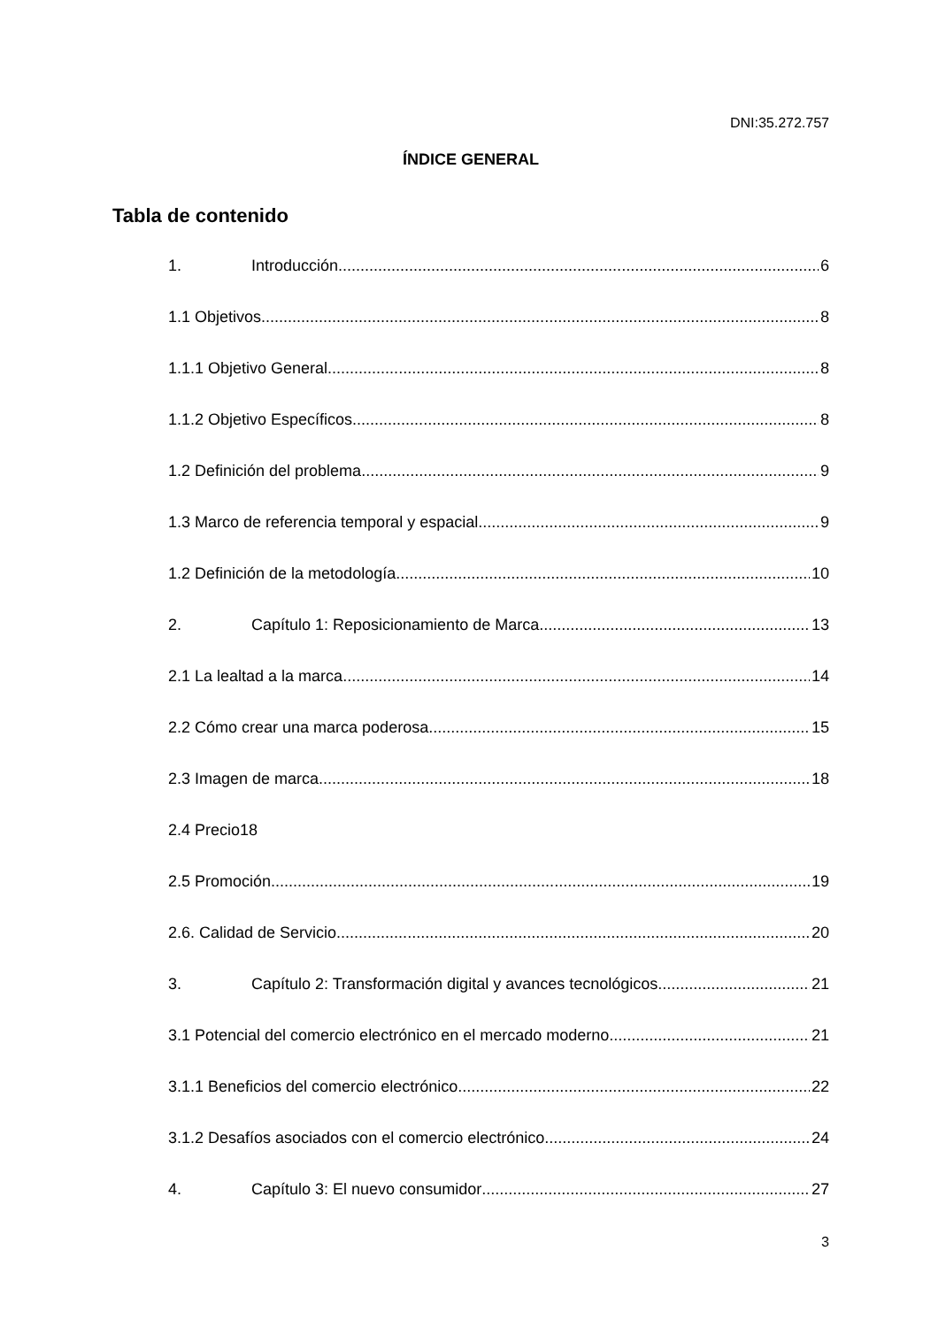DNI:35.272.757
ÍNDICE GENERAL
Tabla de contenido
1. Introducción 6
1.1 Objetivos 8
1.1.1 Objetivo General 8
1.1.2 Objetivo Específicos 8
1.2 Definición del problema 9
1.3 Marco de referencia temporal y espacial 9
1.2 Definición de la metodología 10
2. Capítulo 1: Reposicionamiento de Marca 13
2.1 La lealtad a la marca 14
2.2 Cómo crear una marca poderosa 15
2.3 Imagen de marca 18
2.4 Precio18
2.5 Promoción 19
2.6. Calidad de Servicio 20
3. Capítulo 2: Transformación digital y avances tecnológicos 21
3.1 Potencial del comercio electrónico en el mercado moderno 21
3.1.1 Beneficios del comercio electrónico 22
3.1.2 Desafíos asociados con el comercio electrónico 24
4. Capítulo 3: El nuevo consumidor 27
3